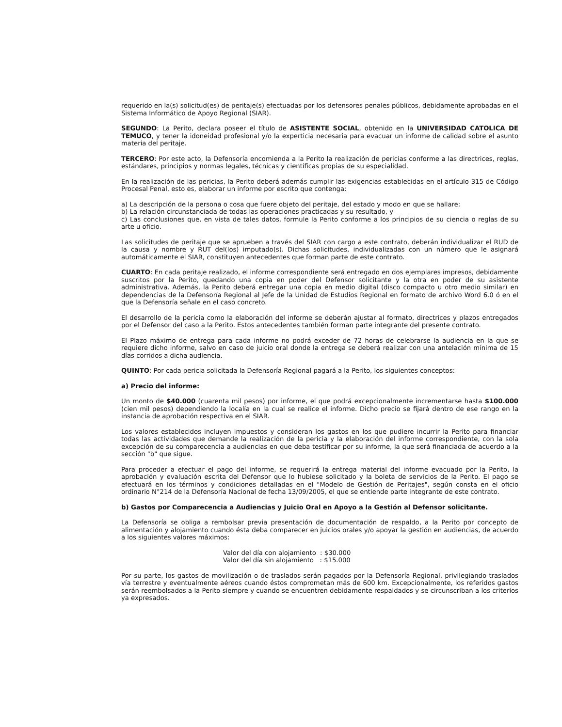requerido en la(s) solicitud(es) de peritaje(s) efectuadas por los defensores penales públicos, debidamente aprobadas en el Sistema Informático de Apoyo Regional (SIAR).
SEGUNDO: La Perito, declara poseer el título de ASISTENTE SOCIAL, obtenido en la UNIVERSIDAD CATOLICA DE TEMUCO, y tener la idoneidad profesional y/o la experticia necesaria para evacuar un informe de calidad sobre el asunto materia del peritaje.
TERCERO: Por este acto, la Defensoría encomienda a la Perito la realización de pericias conforme a las directrices, reglas, estándares, principios y normas legales, técnicas y científicas propias de su especialidad.
En la realización de las pericias, la Perito deberá además cumplir las exigencias establecidas en el artículo 315 de Código Procesal Penal, esto es, elaborar un informe por escrito que contenga:
a) La descripción de la persona o cosa que fuere objeto del peritaje, del estado y modo en que se hallare;
b) La relación circunstanciada de todas las operaciones practicadas y su resultado, y
c) Las conclusiones que, en vista de tales datos, formule la Perito conforme a los principios de su ciencia o reglas de su arte u oficio.
Las solicitudes de peritaje que se aprueben a través del SIAR con cargo a este contrato, deberán individualizar el RUD de la causa y nombre y RUT del(los) imputado(s). Dichas solicitudes, individualizadas con un número que le asignará automáticamente el SIAR, constituyen antecedentes que forman parte de este contrato.
CUARTO: En cada peritaje realizado, el informe correspondiente será entregado en dos ejemplares impresos, debidamente suscritos por la Perito, quedando una copia en poder del Defensor solicitante y la otra en poder de su asistente administrativa. Además, la Perito deberá entregar una copia en medio digital (disco compacto u otro medio similar) en dependencias de la Defensoría Regional al Jefe de la Unidad de Estudios Regional en formato de archivo Word 6.0 ó en el que la Defensoría señale en el caso concreto.
El desarrollo de la pericia como la elaboración del informe se deberán ajustar al formato, directrices y plazos entregados por el Defensor del caso a la Perito. Estos antecedentes también forman parte integrante del presente contrato.
El Plazo máximo de entrega para cada informe no podrá exceder de 72 horas de celebrarse la audiencia en la que se requiere dicho informe, salvo en caso de juicio oral donde la entrega se deberá realizar con una antelación mínima de 15 días corridos a dicha audiencia.
QUINTO: Por cada pericia solicitada la Defensoría Regional pagará a la Perito, los siguientes conceptos:
a) Precio del informe:
Un monto de $40.000 (cuarenta mil pesos) por informe, el que podrá excepcionalmente incrementarse hasta $100.000 (cien mil pesos) dependiendo la localía en la cual se realice el informe. Dicho precio se fijará dentro de ese rango en la instancia de aprobación respectiva en el SIAR.
Los valores establecidos incluyen impuestos y consideran los gastos en los que pudiere incurrir la Perito para financiar todas las actividades que demande la realización de la pericia y la elaboración del informe correspondiente, con la sola excepción de su comparecencia a audiencias en que deba testificar por su informe, la que será financiada de acuerdo a la sección "b" que sigue.
Para proceder a efectuar el pago del informe, se requerirá la entrega material del informe evacuado por la Perito, la aprobación y evaluación escrita del Defensor que lo hubiese solicitado y la boleta de servicios de la Perito. El pago se efectuará en los términos y condiciones detalladas en el "Modelo de Gestión de Peritajes", según consta en el oficio ordinario N°214 de la Defensoría Nacional de fecha 13/09/2005, el que se entiende parte integrante de este contrato.
b) Gastos por Comparecencia a Audiencias y Juicio Oral en Apoyo a la Gestión al Defensor solicitante.
La Defensoría se obliga a rembolsar previa presentación de documentación de respaldo, a la Perito por concepto de alimentación y alojamiento cuando ésta deba comparecer en juicios orales y/o apoyar la gestión en audiencias, de acuerdo a los siguientes valores máximos:
Valor del día con alojamiento : $30.000
Valor del día sin alojamiento : $15.000
Por su parte, los gastos de movilización o de traslados serán pagados por la Defensoría Regional, privilegiando traslados vía terrestre y eventualmente aéreos cuando éstos comprometan más de 600 km. Excepcionalmente, los referidos gastos serán reembolsados a la Perito siempre y cuando se encuentren debidamente respaldados y se circunscriban a los criterios ya expresados.